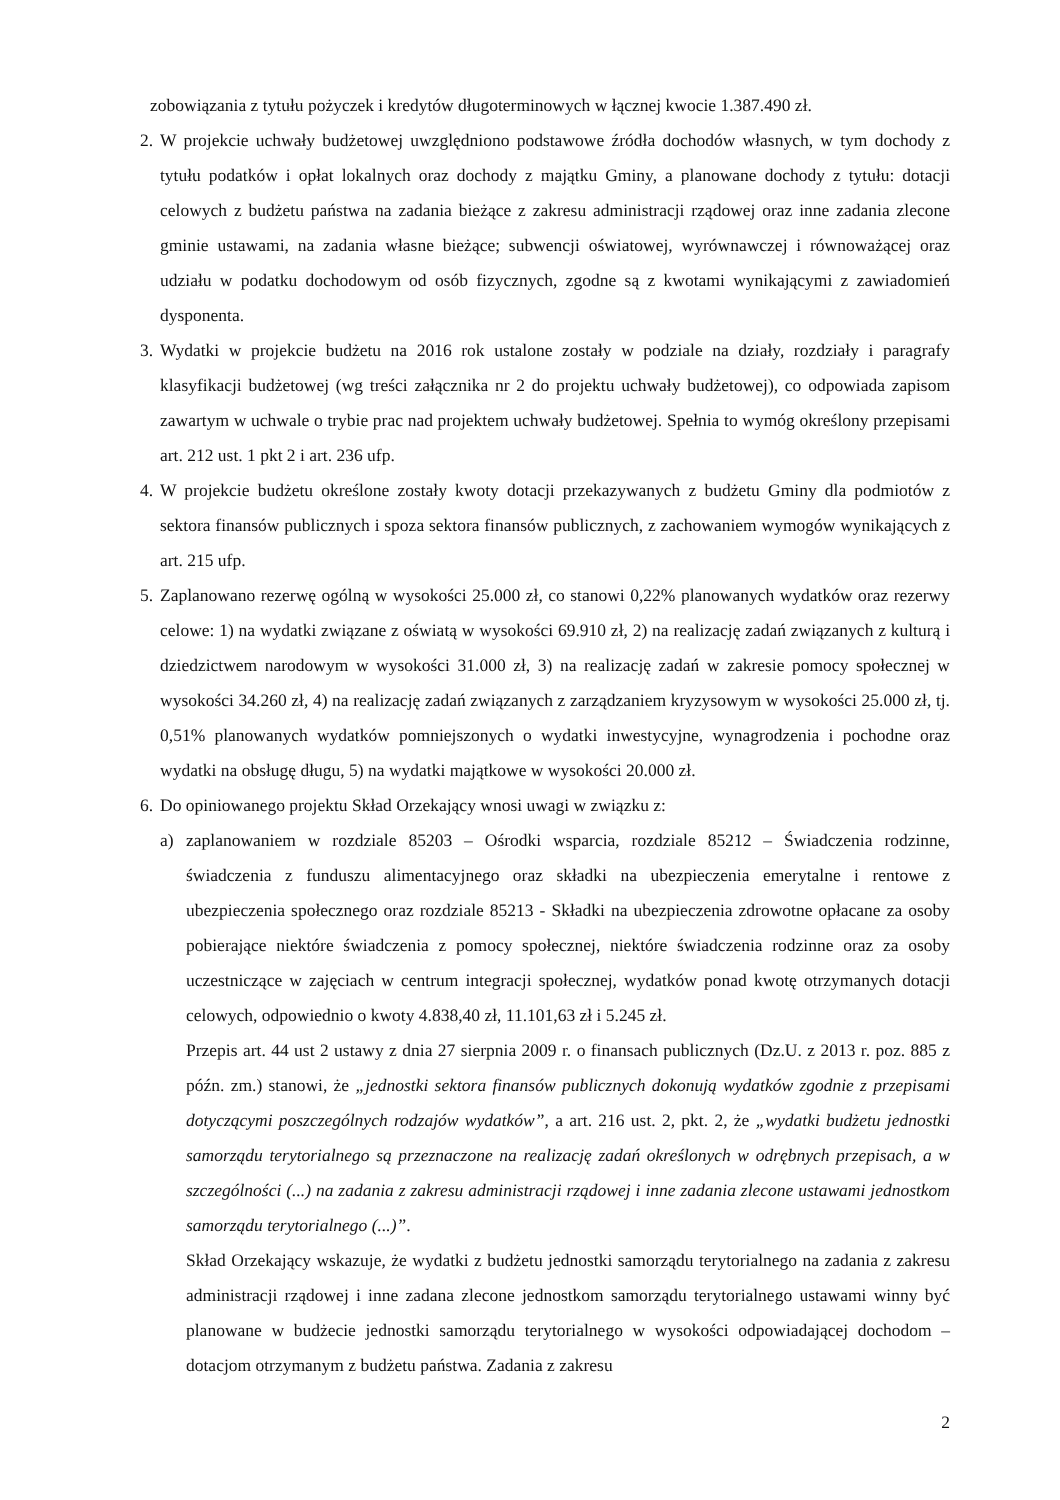zobowiązania z tytułu pożyczek i kredytów długoterminowych w łącznej kwocie 1.387.490 zł.
2.
W projekcie uchwały budżetowej uwzględniono podstawowe źródła dochodów własnych, w tym dochody z tytułu podatków i opłat lokalnych oraz dochody z majątku Gminy, a planowane dochody z tytułu: dotacji celowych z budżetu państwa na zadania bieżące z zakresu administracji rządowej oraz inne zadania zlecone gminie ustawami, na zadania własne bieżące; subwencji oświatowej, wyrównawczej i równoważącej oraz udziału w podatku dochodowym od osób fizycznych, zgodne są z kwotami wynikającymi z zawiadomień dysponenta.
3.
Wydatki w projekcie budżetu na 2016 rok ustalone zostały w podziale na działy, rozdziały i paragrafy klasyfikacji budżetowej (wg treści załącznika nr 2 do projektu uchwały budżetowej), co odpowiada zapisom zawartym w uchwale o trybie prac nad projektem uchwały budżetowej. Spełnia to wymóg określony przepisami art. 212 ust. 1 pkt 2 i art. 236 ufp.
4.
W projekcie budżetu określone zostały kwoty dotacji przekazywanych z budżetu Gminy dla podmiotów z sektora finansów publicznych i spoza sektora finansów publicznych, z zachowaniem wymogów wynikających z art. 215 ufp.
5.
Zaplanowano rezerwę ogólną w wysokości 25.000 zł, co stanowi 0,22% planowanych wydatków oraz rezerwy celowe: 1) na wydatki związane z oświatą w wysokości 69.910 zł, 2) na realizację zadań związanych z kulturą i dziedzictwem narodowym w wysokości 31.000 zł, 3) na realizację zadań w zakresie pomocy społecznej w wysokości 34.260 zł, 4) na realizację zadań związanych z zarządzaniem kryzysowym w wysokości 25.000 zł, tj. 0,51% planowanych wydatków pomniejszonych o wydatki inwestycyjne, wynagrodzenia i pochodne oraz wydatki na obsługę długu, 5) na wydatki majątkowe w wysokości 20.000 zł.
6.
Do opiniowanego projektu Skład Orzekający wnosi uwagi w związku z:
a) zaplanowaniem w rozdziale 85203 – Ośrodki wsparcia, rozdziale 85212 – Świadczenia rodzinne, świadczenia z funduszu alimentacyjnego oraz składki na ubezpieczenia emerytalne i rentowe z ubezpieczenia społecznego oraz rozdziale 85213 - Składki na ubezpieczenia zdrowotne opłacane za osoby pobierające niektóre świadczenia z pomocy społecznej, niektóre świadczenia rodzinne oraz za osoby uczestniczące w zajęciach w centrum integracji społecznej, wydatków ponad kwotę otrzymanych dotacji celowych, odpowiednio o kwoty 4.838,40 zł, 11.101,63 zł i 5.245 zł.
Przepis art. 44 ust 2 ustawy z dnia 27 sierpnia 2009 r. o finansach publicznych (Dz.U. z 2013 r. poz. 885 z późn. zm.) stanowi, że „jednostki sektora finansów publicznych dokonują wydatków zgodnie z przepisami dotyczącymi poszczególnych rodzajów wydatków”, a art. 216 ust. 2, pkt. 2, że „wydatki budżetu jednostki samorządu terytorialnego są przeznaczone na realizację zadań określonych w odrębnych przepisach, a w szczególności (...) na zadania z zakresu administracji rządowej i inne zadania zlecone ustawami jednostkom samorządu terytorialnego (...)”.
Skład Orzekający wskazuje, że wydatki z budżetu jednostki samorządu terytorialnego na zadania z zakresu administracji rządowej i inne zadana zlecone jednostkom samorządu terytorialnego ustawami winny być planowane w budżecie jednostki samorządu terytorialnego w wysokości odpowiadającej dochodom – dotacjom otrzymanym z budżetu państwa. Zadania z zakresu
2